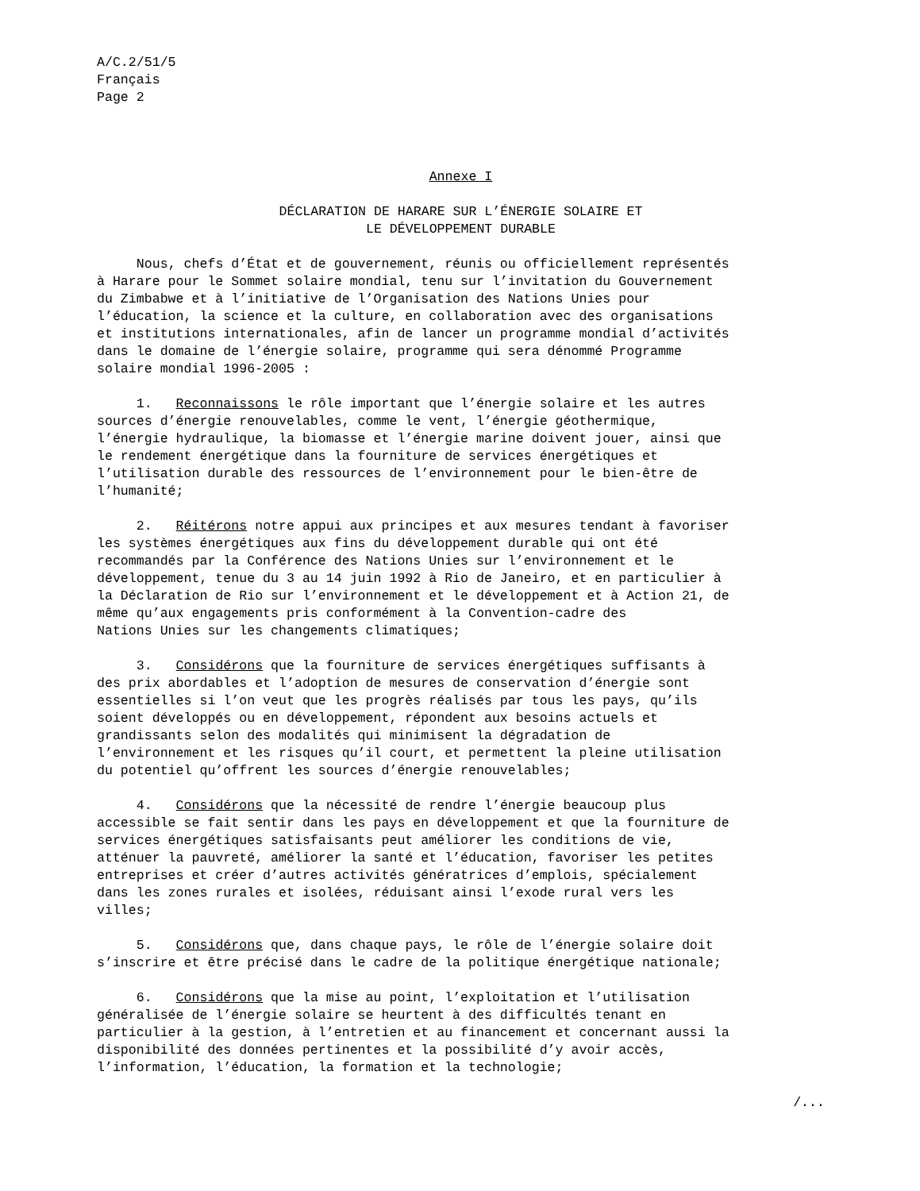A/C.2/51/5
Français
Page 2
Annexe I
DÉCLARATION DE HARARE SUR L’ÉNERGIE SOLAIRE ET
LE DÉVELOPPEMENT DURABLE
Nous, chefs d’État et de gouvernement, réunis ou officiellement représentés à Harare pour le Sommet solaire mondial, tenu sur l’invitation du Gouvernement du Zimbabwe et à l’initiative de l’Organisation des Nations Unies pour l’éducation, la science et la culture, en collaboration avec des organisations et institutions internationales, afin de lancer un programme mondial d’activités dans le domaine de l’énergie solaire, programme qui sera dénommé Programme solaire mondial 1996-2005 :
1. Reconnaissons le rôle important que l’énergie solaire et les autres sources d’énergie renouvelables, comme le vent, l’énergie géothermique, l’énergie hydraulique, la biomasse et l’énergie marine doivent jouer, ainsi que le rendement énergétique dans la fourniture de services énergétiques et l’utilisation durable des ressources de l’environnement pour le bien-être de l’humanité;
2. Réitérons notre appui aux principes et aux mesures tendant à favoriser les systèmes énergétiques aux fins du développement durable qui ont été recommandés par la Conférence des Nations Unies sur l’environnement et le développement, tenue du 3 au 14 juin 1992 à Rio de Janeiro, et en particulier à la Déclaration de Rio sur l’environnement et le développement et à Action 21, de même qu’aux engagements pris conformément à la Convention-cadre des Nations Unies sur les changements climatiques;
3. Considérons que la fourniture de services énergétiques suffisants à des prix abordables et l’adoption de mesures de conservation d’énergie sont essentielles si l’on veut que les progrès réalisés par tous les pays, qu’ils soient développés ou en développement, répondent aux besoins actuels et grandissants selon des modalités qui minimisent la dégradation de l’environnement et les risques qu’il court, et permettent la pleine utilisation du potentiel qu’offrent les sources d’énergie renouvelables;
4. Considérons que la nécessité de rendre l’énergie beaucoup plus accessible se fait sentir dans les pays en développement et que la fourniture de services énergétiques satisfaisants peut améliorer les conditions de vie, atténuer la pauvreté, améliorer la santé et l’éducation, favoriser les petites entreprises et créer d’autres activités génératrices d’emplois, spécialement dans les zones rurales et isolées, réduisant ainsi l’exode rural vers les villes;
5. Considérons que, dans chaque pays, le rôle de l’énergie solaire doit s’inscrire et être précisé dans le cadre de la politique énergétique nationale;
6. Considérons que la mise au point, l’exploitation et l’utilisation généralisée de l’énergie solaire se heurtent à des difficultés tenant en particulier à la gestion, à l’entretien et au financement et concernant aussi la disponibilité des données pertinentes et la possibilité d’y avoir accès, l’information, l’éducation, la formation et la technologie;
/...